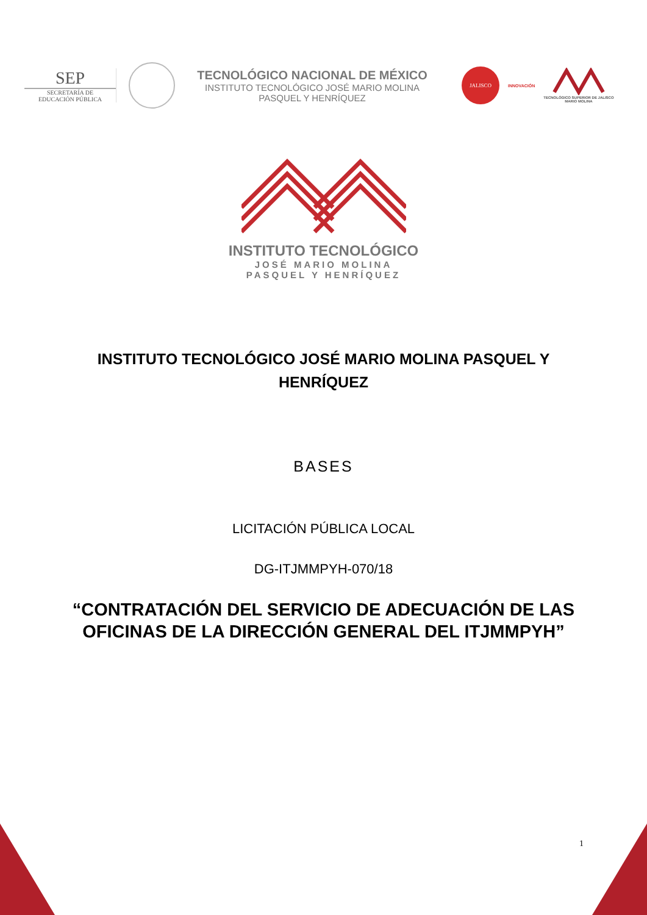SEP
SECRETARÍA DE
EDUCACIÓN PÚBLICA
TECNOLÓGICO NACIONAL DE MÉXICO
INSTITUTO TECNOLÓGICO JOSÉ MARIO MOLINA
PASQUEL Y HENRÍQUEZ
JALISCO
INNOVACIÓN
TECNOLÓGICO SUPERIOR DE JALISCO
MARIO MOLINA
INSTITUTO TECNOLÓGICO
JOSÉ MARIO MOLINA
PASQUEL Y HENRÍQUEZ
INSTITUTO TECNOLÓGICO JOSÉ MARIO MOLINA PASQUEL Y HENRÍQUEZ
BASES
LICITACIÓN PÚBLICA LOCAL
DG-ITJMMPYH-070/18
“CONTRATACIÓN DEL SERVICIO DE ADECUACIÓN DE LAS OFICINAS DE LA DIRECCIÓN GENERAL DEL ITJMMPYH”
1